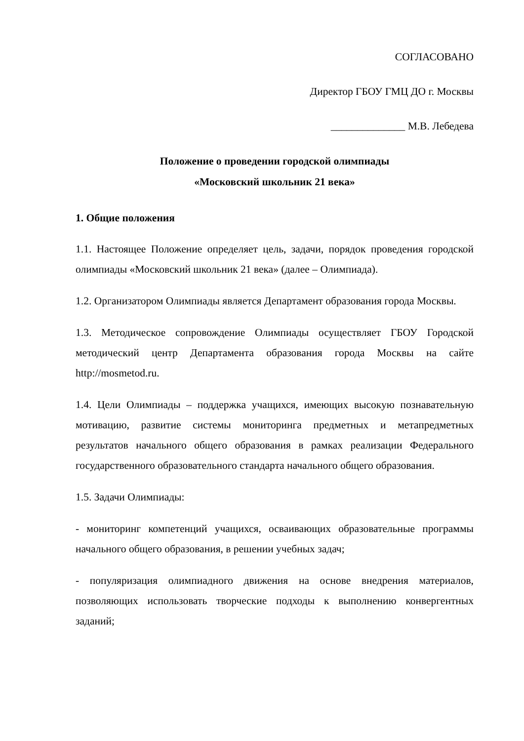СОГЛАСОВАНО
Директор ГБОУ ГМЦ ДО г. Москвы
______________ М.В. Лебедева
Положение о проведении городской олимпиады
«Московский школьник 21 века»
1. Общие положения
1.1. Настоящее Положение определяет цель, задачи, порядок проведения городской олимпиады «Московский школьник 21 века» (далее – Олимпиада).
1.2. Организатором Олимпиады является Департамент образования города Москвы.
1.3. Методическое сопровождение Олимпиады осуществляет ГБОУ Городской методический центр Департамента образования города Москвы на сайте http://mosmetod.ru.
1.4. Цели Олимпиады – поддержка учащихся, имеющих высокую познавательную мотивацию, развитие системы мониторинга предметных и метапредметных результатов начального общего образования в рамках реализации Федерального государственного образовательного стандарта начального общего образования.
1.5. Задачи Олимпиады:
- мониторинг компетенций учащихся, осваивающих образовательные программы начального общего образования, в решении учебных задач;
- популяризация олимпиадного движения на основе внедрения материалов, позволяющих использовать творческие подходы к выполнению конвергентных заданий;